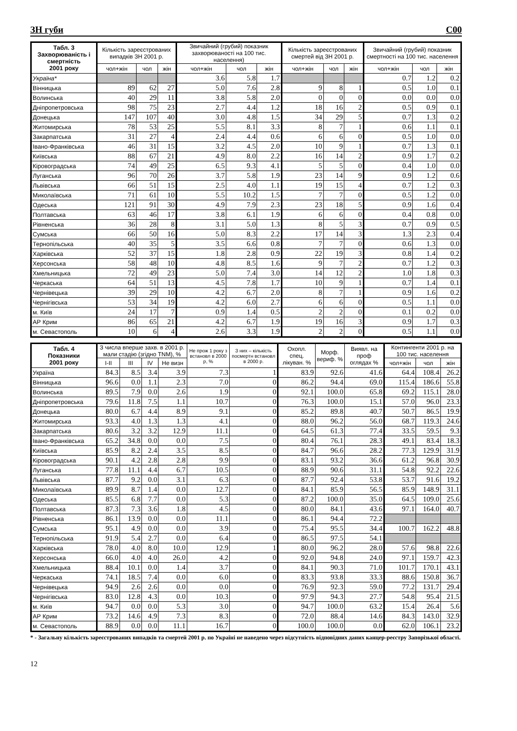ЗН губи С00
| Табл. 3 Захворюваність і смертність 2001 року | Кількість зареєстрованих випадків ЗН 2001 р. | | | Звичайний (грубий) показник захворюваності на 100 тис. населення) | | | Кількість зареєстрованих смертей від ЗН 2001 р. | | | Звичайний (грубий) показник смертності на 100 тис. населення | | |
| --- | --- | --- | --- | --- | --- | --- | --- | --- | --- | --- | --- | --- |
| | чол+жін | чол | жін | чол+жін | чол | жін | чол+жін | чол | жін | чол+жін | чол | жін |
| Україна* | | | | 3.6 | 5.8 | 1.7 | | | | 0.7 | 1.2 | 0.2 |
| Вінницька | 89 | 62 | 27 | 5.0 | 7.6 | 2.8 | 9 | 8 | 1 | 0.5 | 1.0 | 0.1 |
| Волинська | 40 | 29 | 11 | 3.8 | 5.8 | 2.0 | 0 | 0 | 0 | 0.0 | 0.0 | 0.0 |
| Дніпропетровська | 98 | 75 | 23 | 2.7 | 4.4 | 1.2 | 18 | 16 | 2 | 0.5 | 0.9 | 0.1 |
| Донецька | 147 | 107 | 40 | 3.0 | 4.8 | 1.5 | 34 | 29 | 5 | 0.7 | 1.3 | 0.2 |
| Житомирська | 78 | 53 | 25 | 5.5 | 8.1 | 3.3 | 8 | 7 | 1 | 0.6 | 1.1 | 0.1 |
| Закарпатська | 31 | 27 | 4 | 2.4 | 4.4 | 0.6 | 6 | 6 | 0 | 0.5 | 1.0 | 0.0 |
| Івано-Франківська | 46 | 31 | 15 | 3.2 | 4.5 | 2.0 | 10 | 9 | 1 | 0.7 | 1.3 | 0.1 |
| Київська | 88 | 67 | 21 | 4.9 | 8.0 | 2.2 | 16 | 14 | 2 | 0.9 | 1.7 | 0.2 |
| Кіровоградська | 74 | 49 | 25 | 6.5 | 9.3 | 4.1 | 5 | 5 | 0 | 0.4 | 1.0 | 0.0 |
| Луганська | 96 | 70 | 26 | 3.7 | 5.8 | 1.9 | 23 | 14 | 9 | 0.9 | 1.2 | 0.6 |
| Львівська | 66 | 51 | 15 | 2.5 | 4.0 | 1.1 | 19 | 15 | 4 | 0.7 | 1.2 | 0.3 |
| Миколаївська | 71 | 61 | 10 | 5.5 | 10.2 | 1.5 | 7 | 7 | 0 | 0.5 | 1.2 | 0.0 |
| Одеська | 121 | 91 | 30 | 4.9 | 7.9 | 2.3 | 23 | 18 | 5 | 0.9 | 1.6 | 0.4 |
| Полтавська | 63 | 46 | 17 | 3.8 | 6.1 | 1.9 | 6 | 6 | 0 | 0.4 | 0.8 | 0.0 |
| Рівненська | 36 | 28 | 8 | 3.1 | 5.0 | 1.3 | 8 | 5 | 3 | 0.7 | 0.9 | 0.5 |
| Сумська | 66 | 50 | 16 | 5.0 | 8.3 | 2.2 | 17 | 14 | 3 | 1.3 | 2.3 | 0.4 |
| Тернопільська | 40 | 35 | 5 | 3.5 | 6.6 | 0.8 | 7 | 7 | 0 | 0.6 | 1.3 | 0.0 |
| Харківська | 52 | 37 | 15 | 1.8 | 2.8 | 0.9 | 22 | 19 | 3 | 0.8 | 1.4 | 0.2 |
| Херсонська | 58 | 48 | 10 | 4.8 | 8.5 | 1.6 | 9 | 7 | 2 | 0.7 | 1.2 | 0.3 |
| Хмельницька | 72 | 49 | 23 | 5.0 | 7.4 | 3.0 | 14 | 12 | 2 | 1.0 | 1.8 | 0.3 |
| Черкаська | 64 | 51 | 13 | 4.5 | 7.8 | 1.7 | 10 | 9 | 1 | 0.7 | 1.4 | 0.1 |
| Чернівецька | 39 | 29 | 10 | 4.2 | 6.7 | 2.0 | 8 | 7 | 1 | 0.9 | 1.6 | 0.2 |
| Чернігівська | 53 | 34 | 19 | 4.2 | 6.0 | 2.7 | 6 | 6 | 0 | 0.5 | 1.1 | 0.0 |
| м. Київ | 24 | 17 | 7 | 0.9 | 1.4 | 0.5 | 2 | 2 | 0 | 0.1 | 0.2 | 0.0 |
| АР Крим | 86 | 65 | 21 | 4.2 | 6.7 | 1.9 | 19 | 16 | 3 | 0.9 | 1.7 | 0.3 |
| м. Севастополь | 10 | 6 | 4 | 2.6 | 3.3 | 1.9 | 2 | 2 | 0 | 0.5 | 1.1 | 0.0 |
| Табл. 4 Показники 2001 року | З числа вперше захв. в 2001 р. мали стадію (згідно TNM), % | | | | Не прож 1 року з встановл в 2000 р, % | З них – кількість посмертн встановл в 2000 р. | Охопл. спец. лікуван. % | Морф. вериф. % | Виявл. на проф оглядах % | Контингенти 2001 р. на 100 тис. населення | | |
| --- | --- | --- | --- | --- | --- | --- | --- | --- | --- | --- | --- | --- |
| | I-II | III | IV | Не визн | | | | | | чол+жін | чол | жін |
| Україна | 84.3 | 8.5 | 3.4 | 3.9 | 7.3 | 1 | 83.9 | 92.6 | 41.6 | 64.4 | 108.4 | 26.2 |
| Вінницька | 96.6 | 0.0 | 1.1 | 2.3 | 7.0 | 0 | 86.2 | 94.4 | 69.0 | 115.4 | 186.6 | 55.8 |
| Волинська | 89.5 | 7.9 | 0.0 | 2.6 | 1.9 | 0 | 92.1 | 100.0 | 65.8 | 69.2 | 115.1 | 28.0 |
| Дніпропетровська | 79.6 | 11.8 | 7.5 | 1.1 | 10.7 | 0 | 76.3 | 100.0 | 15.1 | 57.0 | 96.0 | 23.3 |
| Донецька | 80.0 | 6.7 | 4.4 | 8.9 | 9.1 | 0 | 85.2 | 89.8 | 40.7 | 50.7 | 86.5 | 19.9 |
| Житомирська | 93.3 | 4.0 | 1.3 | 1.3 | 4.1 | 0 | 88.0 | 96.2 | 56.0 | 68.7 | 119.3 | 24.6 |
| Закарпатська | 80.6 | 3.2 | 3.2 | 12.9 | 11.1 | 0 | 64.5 | 61.3 | 77.4 | 33.5 | 59.5 | 9.3 |
| Івано-Франківська | 65.2 | 34.8 | 0.0 | 0.0 | 7.5 | 0 | 80.4 | 76.1 | 28.3 | 49.1 | 83.4 | 18.3 |
| Київська | 85.9 | 8.2 | 2.4 | 3.5 | 8.5 | 0 | 84.7 | 96.6 | 28.2 | 77.3 | 129.9 | 31.9 |
| Кіровоградська | 90.1 | 4.2 | 2.8 | 2.8 | 9.9 | 0 | 83.1 | 93.2 | 36.6 | 61.2 | 96.8 | 30.9 |
| Луганська | 77.8 | 11.1 | 4.4 | 6.7 | 10.5 | 0 | 88.9 | 90.6 | 31.1 | 54.8 | 92.2 | 22.6 |
| Львівська | 87.7 | 9.2 | 0.0 | 3.1 | 6.3 | 0 | 87.7 | 92.4 | 53.8 | 53.7 | 91.6 | 19.2 |
| Миколаївська | 89.9 | 8.7 | 1.4 | 0.0 | 12.7 | 0 | 84.1 | 85.9 | 56.5 | 85.9 | 148.9 | 31.1 |
| Одеська | 85.5 | 6.8 | 7.7 | 0.0 | 5.3 | 0 | 87.2 | 100.0 | 35.0 | 64.5 | 109.0 | 25.6 |
| Полтавська | 87.3 | 7.3 | 3.6 | 1.8 | 4.5 | 0 | 80.0 | 84.1 | 43.6 | 97.1 | 164.0 | 40.7 |
| Рівненська | 86.1 | 13.9 | 0.0 | 0.0 | 11.1 | 0 | 86.1 | 94.4 | 72.2 | | | |
| Сумська | 95.1 | 4.9 | 0.0 | 0.0 | 3.9 | 0 | 75.4 | 95.5 | 34.4 | 100.7 | 162.2 | 48.8 |
| Тернопільська | 91.9 | 5.4 | 2.7 | 0.0 | 6.4 | 0 | 86.5 | 97.5 | 54.1 | | | |
| Харківська | 78.0 | 4.0 | 8.0 | 10.0 | 12.9 | 1 | 80.0 | 96.2 | 28.0 | 57.6 | 98.8 | 22.6 |
| Херсонська | 66.0 | 4.0 | 4.0 | 26.0 | 4.2 | 0 | 92.0 | 94.8 | 24.0 | 97.1 | 159.7 | 42.3 |
| Хмельницька | 88.4 | 10.1 | 0.0 | 1.4 | 3.7 | 0 | 84.1 | 90.3 | 71.0 | 101.7 | 170.1 | 43.1 |
| Черкаська | 74.1 | 18.5 | 7.4 | 0.0 | 6.0 | 0 | 83.3 | 93.8 | 33.3 | 88.6 | 150.8 | 36.7 |
| Чернівецька | 94.9 | 2.6 | 2.6 | 0.0 | 0.0 | 0 | 76.9 | 92.3 | 59.0 | 77.2 | 131.7 | 29.4 |
| Чернігівська | 83.0 | 12.8 | 4.3 | 0.0 | 10.3 | 0 | 97.9 | 94.3 | 27.7 | 54.8 | 95.4 | 21.5 |
| м. Київ | 94.7 | 0.0 | 0.0 | 5.3 | 3.0 | 0 | 94.7 | 100.0 | 63.2 | 15.4 | 26.4 | 5.6 |
| АР Крим | 73.2 | 14.6 | 4.9 | 7.3 | 8.3 | 0 | 72.0 | 88.4 | 14.6 | 84.3 | 143.0 | 32.9 |
| м. Севастополь | 88.9 | 0.0 | 0.0 | 11.1 | 16.7 | 0 | 100.0 | 100.0 | 0.0 | 62.0 | 106.1 | 23.2 |
* - Загальну кількість зареєстрованих випадків та смертей 2001 р. по Україні не наведено через відсутність відповідних даних канцер-реєстру Запорізької області.
12